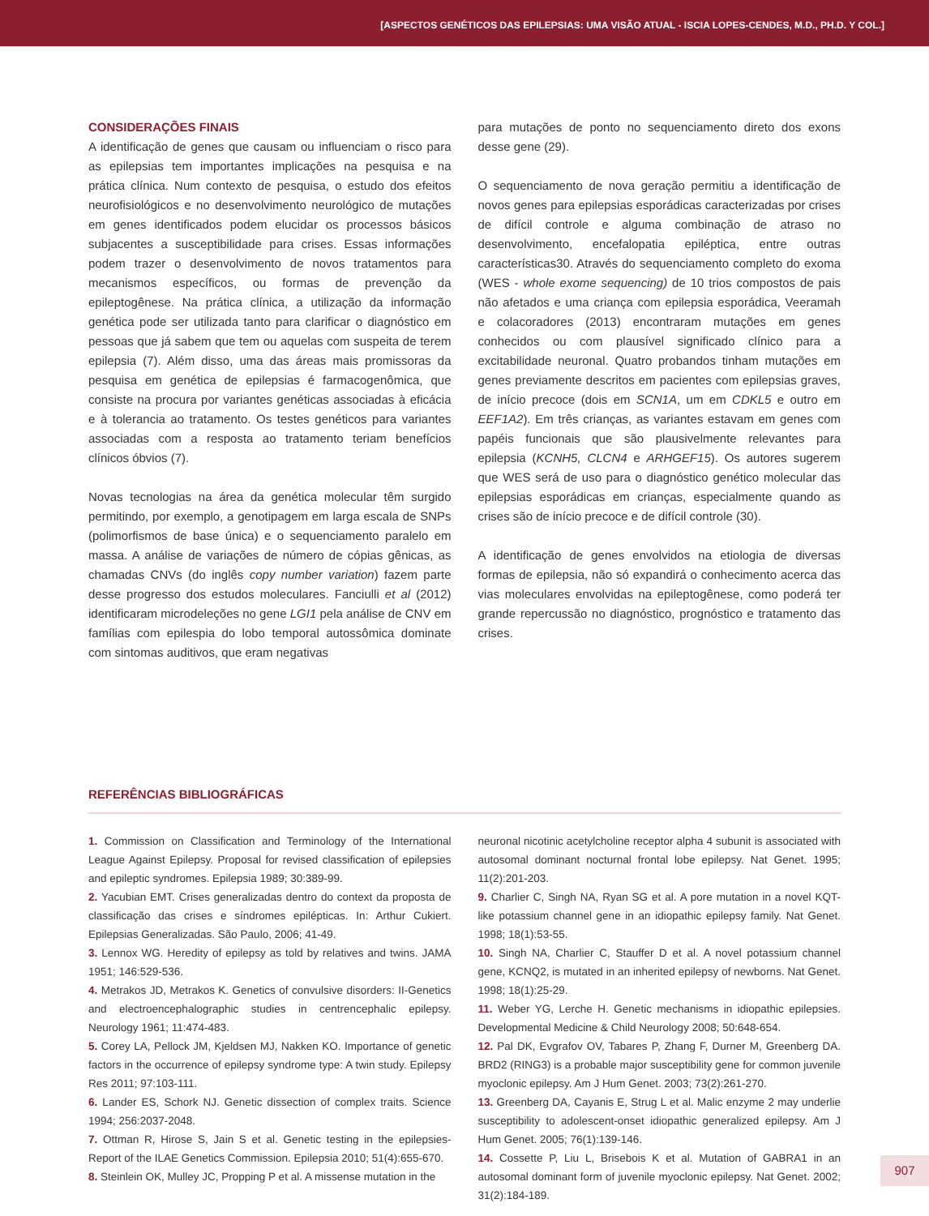[ASPECTOS GENÉTICOS DAS EPILEPSIAS: UMA VISÃO ATUAL - ISCIA LOPES-CENDES, M.D., PH.D. Y COL.]
CONSIDERAÇÕES FINAIS
A identificação de genes que causam ou influenciam o risco para as epilepsias tem importantes implicações na pesquisa e na prática clínica. Num contexto de pesquisa, o estudo dos efeitos neurofisiológicos e no desenvolvimento neurológico de mutações em genes identificados podem elucidar os processos básicos subjacentes a susceptibilidade para crises. Essas informações podem trazer o desenvolvimento de novos tratamentos para mecanismos específicos, ou formas de prevenção da epileptogênese. Na prática clínica, a utilização da informação genética pode ser utilizada tanto para clarificar o diagnóstico em pessoas que já sabem que tem ou aquelas com suspeita de terem epilepsia (7). Além disso, uma das áreas mais promissoras da pesquisa em genética de epilepsias é farmacogenômica, que consiste na procura por variantes genéticas associadas à eficácia e à tolerancia ao tratamento. Os testes genéticos para variantes associadas com a resposta ao tratamento teriam benefícios clínicos óbvios (7).
Novas tecnologias na área da genética molecular têm surgido permitindo, por exemplo, a genotipagem em larga escala de SNPs (polimorfismos de base única) e o sequenciamento paralelo em massa. A análise de variações de número de cópias gênicas, as chamadas CNVs (do inglês copy number variation) fazem parte desse progresso dos estudos moleculares. Fanciulli et al (2012) identificaram microdeleções no gene LGI1 pela análise de CNV em famílias com epilespia do lobo temporal autossômica dominate com sintomas auditivos, que eram negativas
para mutações de ponto no sequenciamento direto dos exons desse gene (29).
O sequenciamento de nova geração permitiu a identificação de novos genes para epilepsias esporádicas caracterizadas por crises de difícil controle e alguma combinação de atraso no desenvolvimento, encefalopatia epiléptica, entre outras características30. Através do sequenciamento completo do exoma (WES - whole exome sequencing) de 10 trios compostos de pais não afetados e uma criança com epilepsia esporádica, Veeramah e colacoradores (2013) encontraram mutações em genes conhecidos ou com plausível significado clínico para a excitabilidade neuronal. Quatro probandos tinham mutações em genes previamente descritos em pacientes com epilepsias graves, de início precoce (dois em SCN1A, um em CDKL5 e outro em EEF1A2). Em três crianças, as variantes estavam em genes com papéis funcionais que são plausivelmente relevantes para epilepsia (KCNH5, CLCN4 e ARHGEF15). Os autores sugerem que WES será de uso para o diagnóstico genético molecular das epilepsias esporádicas em crianças, especialmente quando as crises são de início precoce e de difícil controle (30).
A identificação de genes envolvidos na etiologia de diversas formas de epilepsia, não só expandirá o conhecimento acerca das vias moleculares envolvidas na epileptogênese, como poderá ter grande repercussão no diagnóstico, prognóstico e tratamento das crises.
REFERÊNCIAS BIBLIOGRÁFICAS
1. Commission on Classification and Terminology of the International League Against Epilepsy. Proposal for revised classification of epilepsies and epileptic syndromes. Epilepsia 1989; 30:389-99.
2. Yacubian EMT. Crises generalizadas dentro do context da proposta de classificação das crises e síndromes epilépticas. In: Arthur Cukiert. Epilepsias Generalizadas. São Paulo, 2006; 41-49.
3. Lennox WG. Heredity of epilepsy as told by relatives and twins. JAMA 1951; 146:529-536.
4. Metrakos JD, Metrakos K. Genetics of convulsive disorders: II-Genetics and electroencephalographic studies in centrencephalic epilepsy. Neurology 1961; 11:474-483.
5. Corey LA, Pellock JM, Kjeldsen MJ, Nakken KO. Importance of genetic factors in the occurrence of epilepsy syndrome type: A twin study. Epilepsy Res 2011; 97:103-111.
6. Lander ES, Schork NJ. Genetic dissection of complex traits. Science 1994; 256:2037-2048.
7. Ottman R, Hirose S, Jain S et al. Genetic testing in the epilepsies-Report of the ILAE Genetics Commission. Epilepsia 2010; 51(4):655-670.
8. Steinlein OK, Mulley JC, Propping P et al. A missense mutation in the
neuronal nicotinic acetylcholine receptor alpha 4 subunit is associated with autosomal dominant nocturnal frontal lobe epilepsy. Nat Genet. 1995; 11(2):201-203.
9. Charlier C, Singh NA, Ryan SG et al. A pore mutation in a novel KQT-like potassium channel gene in an idiopathic epilepsy family. Nat Genet. 1998; 18(1):53-55.
10. Singh NA, Charlier C, Stauffer D et al. A novel potassium channel gene, KCNQ2, is mutated in an inherited epilepsy of newborns. Nat Genet. 1998; 18(1):25-29.
11. Weber YG, Lerche H. Genetic mechanisms in idiopathic epilepsies. Developmental Medicine & Child Neurology 2008; 50:648-654.
12. Pal DK, Evgrafov OV, Tabares P, Zhang F, Durner M, Greenberg DA. BRD2 (RING3) is a probable major susceptibility gene for common juvenile myoclonic epilepsy. Am J Hum Genet. 2003; 73(2):261-270.
13. Greenberg DA, Cayanis E, Strug L et al. Malic enzyme 2 may underlie susceptibility to adolescent-onset idiopathic generalized epilepsy. Am J Hum Genet. 2005; 76(1):139-146.
14. Cossette P, Liu L, Brisebois K et al. Mutation of GABRA1 in an autosomal dominant form of juvenile myoclonic epilepsy. Nat Genet. 2002; 31(2):184-189.
907